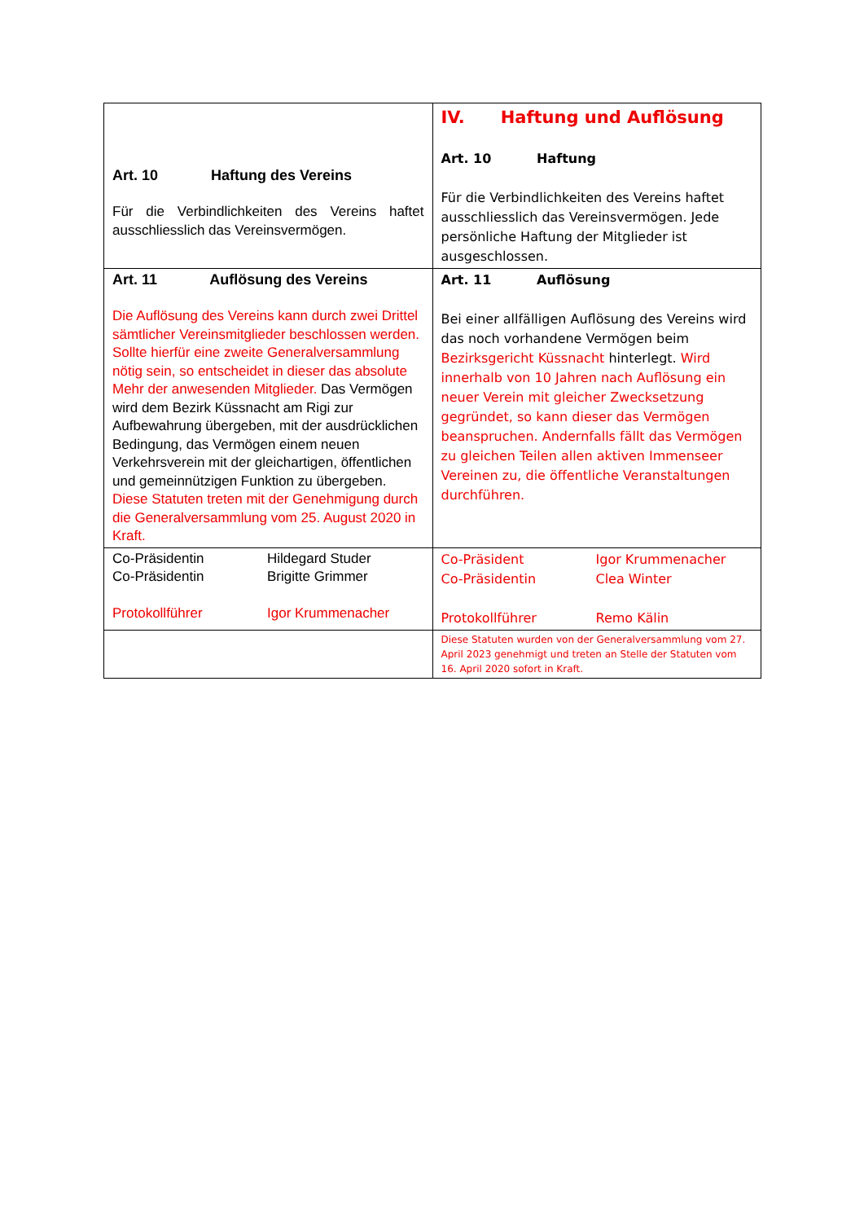| Art. 10 Haftung des Vereins Für die Verbindlichkeiten des Vereins haftet ausschliesslich das Vereinsvermögen. | IV. Haftung und Auflösung Art. 10 Haftung Für die Verbindlichkeiten des Vereins haftet ausschliesslich das Vereinsvermögen. Jede persönliche Haftung der Mitglieder ist ausgeschlossen. |
| Art. 11 Auflösung des Vereins Die Auflösung des Vereins kann durch zwei Drittel sämtlicher Vereinsmitglieder beschlossen werden. Sollte hierfür eine zweite Generalversammlung nötig sein, so entscheidet in dieser das absolute Mehr der anwesenden Mitglieder. Das Vermögen wird dem Bezirk Küssnacht am Rigi zur Aufbewahrung übergeben, mit der ausdrücklichen Bedingung, das Vermögen einem neuen Verkehrsverein mit der gleichartigen, öffentlichen und gemeinnützigen Funktion zu übergeben. Diese Statuten treten mit der Genehmigung durch die Generalversammlung vom 25. August 2020 in Kraft. | Art. 11 Auflösung Bei einer allfälligen Auflösung des Vereins wird das noch vorhandene Vermögen beim Bezirksgericht Küssnacht hinterlegt. Wird innerhalb von 10 Jahren nach Auflösung ein neuer Verein mit gleicher Zwecksetzung gegründet, so kann dieser das Vermögen beanspruchen. Andernfalls fällt das Vermögen zu gleichen Teilen allen aktiven Immenseer Vereinen zu, die öffentliche Veranstaltungen durchführen. |
| Co-Präsidentin Hildegard Studer Co-Präsidentin Brigitte Grimmer Protokollführer Igor Krummenacher | Co-Präsident Igor Krummenacher Co-Präsidentin Clea Winter Protokollführer Remo Kälin |
| | Diese Statuten wurden von der Generalversammlung vom 27. April 2023 genehmigt und treten an Stelle der Statuten vom 16. April 2020 sofort in Kraft. |